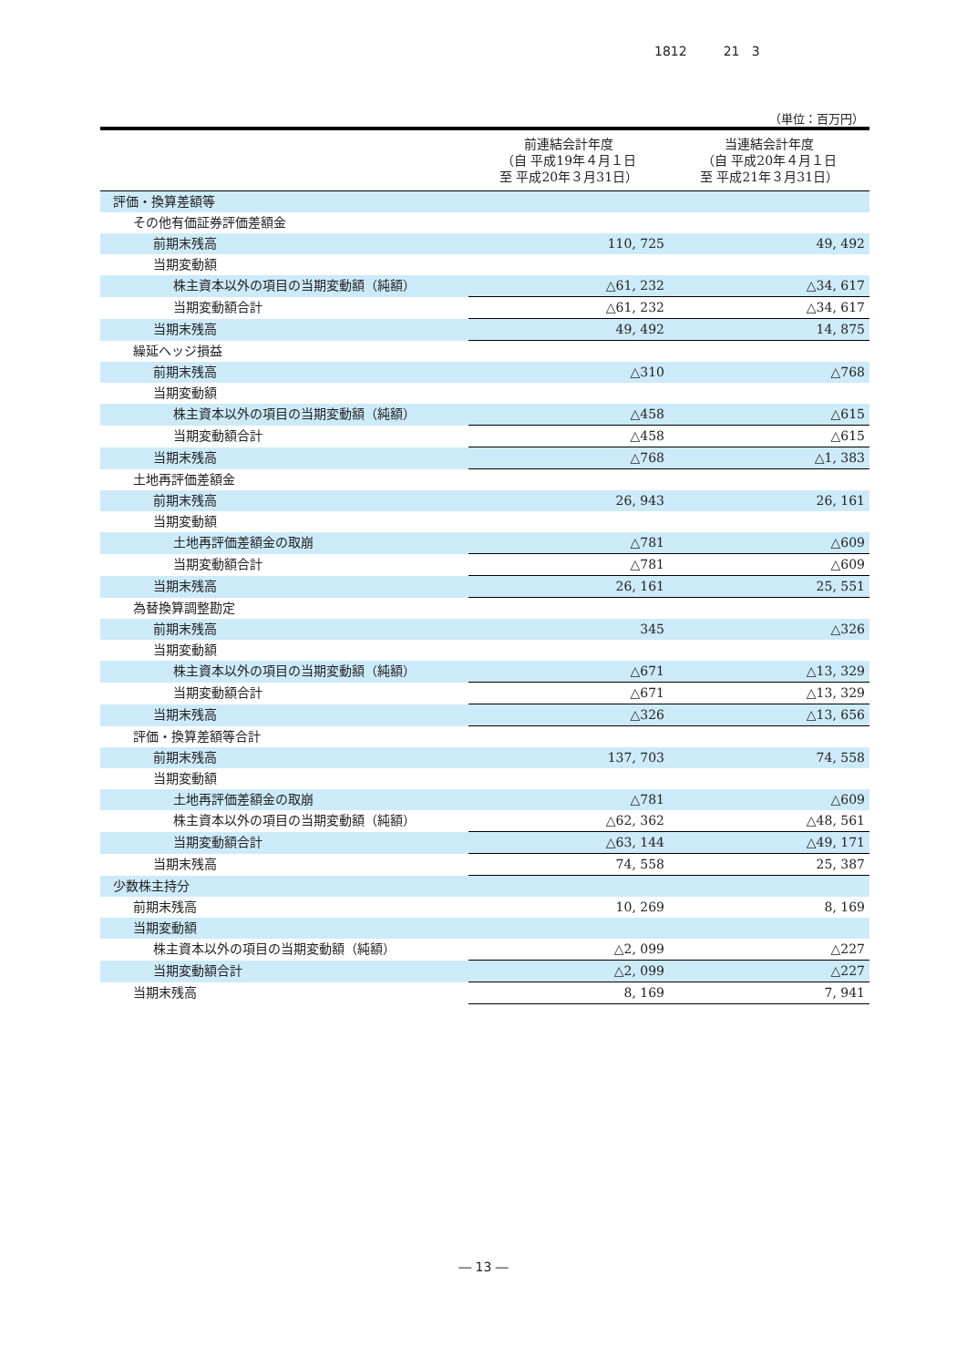1812 21 3
（単位：百万円）
| | 前連結会計年度 （自 平成19年４月１日 至 平成20年３月31日） | 当連結会計年度 （自 平成20年４月１日 至 平成21年３月31日） |
| --- | --- | --- |
| 評価・換算差額等 | | |
| その他有価証券評価差額金 | | |
| 前期末残高 | 110, 725 | 49, 492 |
| 当期変動額 | | |
| 株主資本以外の項目の当期変動額（純額） | △61, 232 | △34, 617 |
| 当期変動額合計 | △61, 232 | △34, 617 |
| 当期末残高 | 49, 492 | 14, 875 |
| 繰延ヘッジ損益 | | |
| 前期末残高 | △310 | △768 |
| 当期変動額 | | |
| 株主資本以外の項目の当期変動額（純額） | △458 | △615 |
| 当期変動額合計 | △458 | △615 |
| 当期末残高 | △768 | △1, 383 |
| 土地再評価差額金 | | |
| 前期末残高 | 26, 943 | 26, 161 |
| 当期変動額 | | |
| 土地再評価差額金の取崩 | △781 | △609 |
| 当期変動額合計 | △781 | △609 |
| 当期末残高 | 26, 161 | 25, 551 |
| 為替換算調整勘定 | | |
| 前期末残高 | 345 | △326 |
| 当期変動額 | | |
| 株主資本以外の項目の当期変動額（純額） | △671 | △13, 329 |
| 当期変動額合計 | △671 | △13, 329 |
| 当期末残高 | △326 | △13, 656 |
| 評価・換算差額等合計 | | |
| 前期末残高 | 137, 703 | 74, 558 |
| 当期変動額 | | |
| 土地再評価差額金の取崩 | △781 | △609 |
| 株主資本以外の項目の当期変動額（純額） | △62, 362 | △48, 561 |
| 当期変動額合計 | △63, 144 | △49, 171 |
| 当期末残高 | 74, 558 | 25, 387 |
| 少数株主持分 | | |
| 前期末残高 | 10, 269 | 8, 169 |
| 当期変動額 | | |
| 株主資本以外の項目の当期変動額（純額） | △2, 099 | △227 |
| 当期変動額合計 | △2, 099 | △227 |
| 当期末残高 | 8, 169 | 7, 941 |
― 13 ―